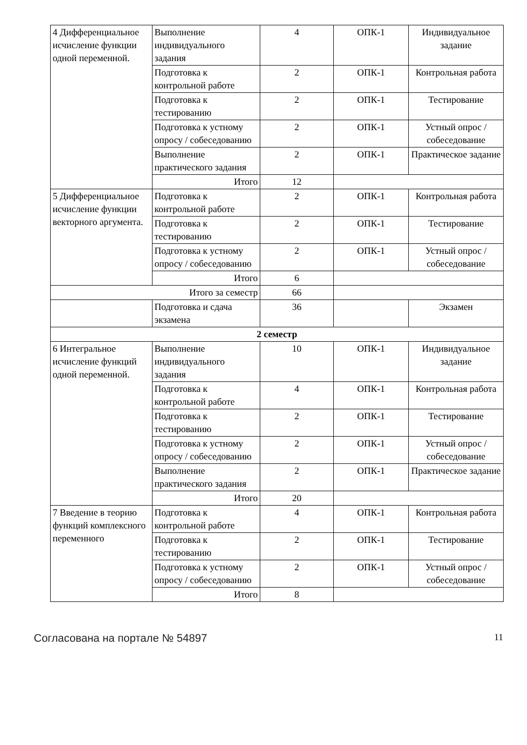| 4 Дифференциальное исчисление функции одной переменной. | Выполнение индивидуального задания | 4 | ОПК-1 | Индивидуальное задание |
| | Подготовка к контрольной работе | 2 | ОПК-1 | Контрольная работа |
| | Подготовка к тестированию | 2 | ОПК-1 | Тестирование |
| | Подготовка к устному опросу / собеседованию | 2 | ОПК-1 | Устный опрос / собеседование |
| | Выполнение практического задания | 2 | ОПК-1 | Практическое задание |
| | Итого | 12 | | |
| 5 Дифференциальное исчисление функции векторного аргумента. | Подготовка к контрольной работе | 2 | ОПК-1 | Контрольная работа |
| | Подготовка к тестированию | 2 | ОПК-1 | Тестирование |
| | Подготовка к устному опросу / собеседованию | 2 | ОПК-1 | Устный опрос / собеседование |
| | Итого | 6 | | |
| Итого за семестр | | 66 | | |
| | Подготовка и сдача экзамена | 36 | | Экзамен |
| 2 семестр | | | | |
| 6 Интегральное исчисление функций одной переменной. | Выполнение индивидуального задания | 10 | ОПК-1 | Индивидуальное задание |
| | Подготовка к контрольной работе | 4 | ОПК-1 | Контрольная работа |
| | Подготовка к тестированию | 2 | ОПК-1 | Тестирование |
| | Подготовка к устному опросу / собеседованию | 2 | ОПК-1 | Устный опрос / собеседование |
| | Выполнение практического задания | 2 | ОПК-1 | Практическое задание |
| | Итого | 20 | | |
| 7 Введение в теорию функций комплексного переменного | Подготовка к контрольной работе | 4 | ОПК-1 | Контрольная работа |
| | Подготовка к тестированию | 2 | ОПК-1 | Тестирование |
| | Подготовка к устному опросу / собеседованию | 2 | ОПК-1 | Устный опрос / собеседование |
| | Итого | 8 | | |
Согласована на портале № 54897 11